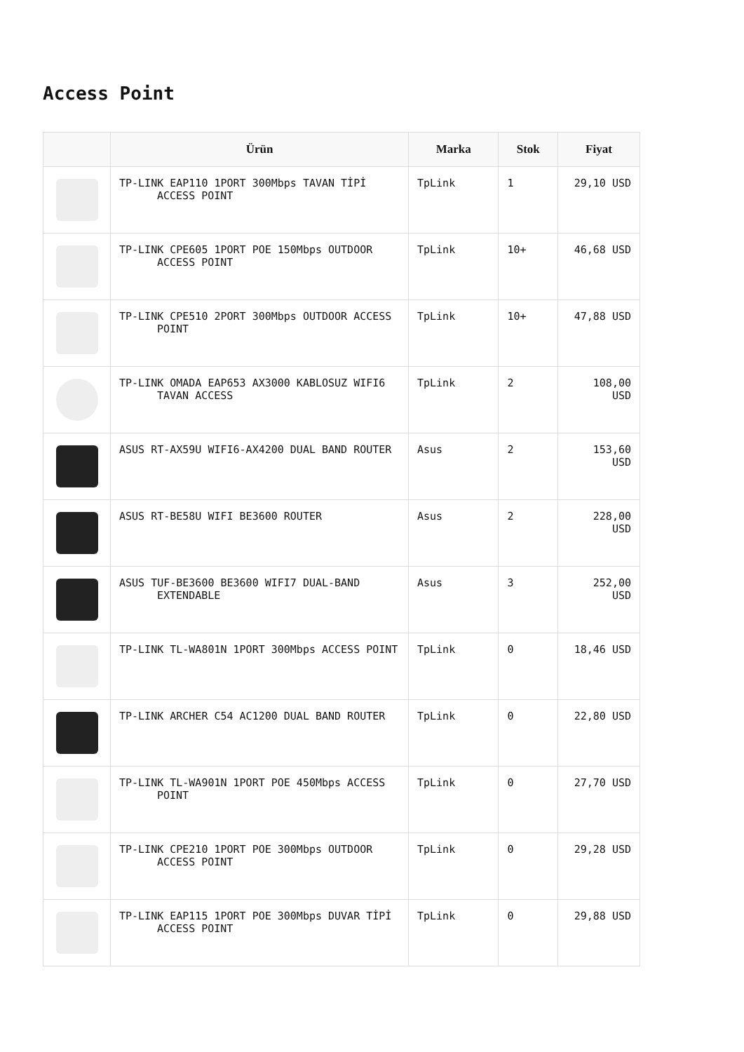Access Point
| | Ürün | Marka | Stok | Fiyat |
| --- | --- | --- | --- | --- |
| | TP-LINK EAP110 1PORT 300Mbps TAVAN TİPİ ACCESS POINT | TpLink | 1 | 29,10 USD |
| | TP-LINK CPE605 1PORT POE 150Mbps OUTDOOR ACCESS POINT | TpLink | 10+ | 46,68 USD |
| | TP-LINK CPE510 2PORT 300Mbps OUTDOOR ACCESS POINT | TpLink | 10+ | 47,88 USD |
| | TP-LINK OMADA EAP653 AX3000 KABLOSUZ WIFI6 TAVAN ACCESS | TpLink | 2 | 108,00 USD |
| | ASUS RT-AX59U WIFI6-AX4200 DUAL BAND ROUTER | Asus | 2 | 153,60 USD |
| | ASUS RT-BE58U WIFI BE3600 ROUTER | Asus | 2 | 228,00 USD |
| | ASUS TUF-BE3600 BE3600 WIFI7 DUAL-BAND EXTENDABLE | Asus | 3 | 252,00 USD |
| | TP-LINK TL-WA801N 1PORT 300Mbps ACCESS POINT | TpLink | 0 | 18,46 USD |
| | TP-LINK ARCHER C54 AC1200 DUAL BAND ROUTER | TpLink | 0 | 22,80 USD |
| | TP-LINK TL-WA901N 1PORT POE 450Mbps ACCESS POINT | TpLink | 0 | 27,70 USD |
| | TP-LINK CPE210 1PORT POE 300Mbps OUTDOOR ACCESS POINT | TpLink | 0 | 29,28 USD |
| | TP-LINK EAP115 1PORT POE 300Mbps DUVAR TİPİ ACCESS POINT | TpLink | 0 | 29,88 USD |